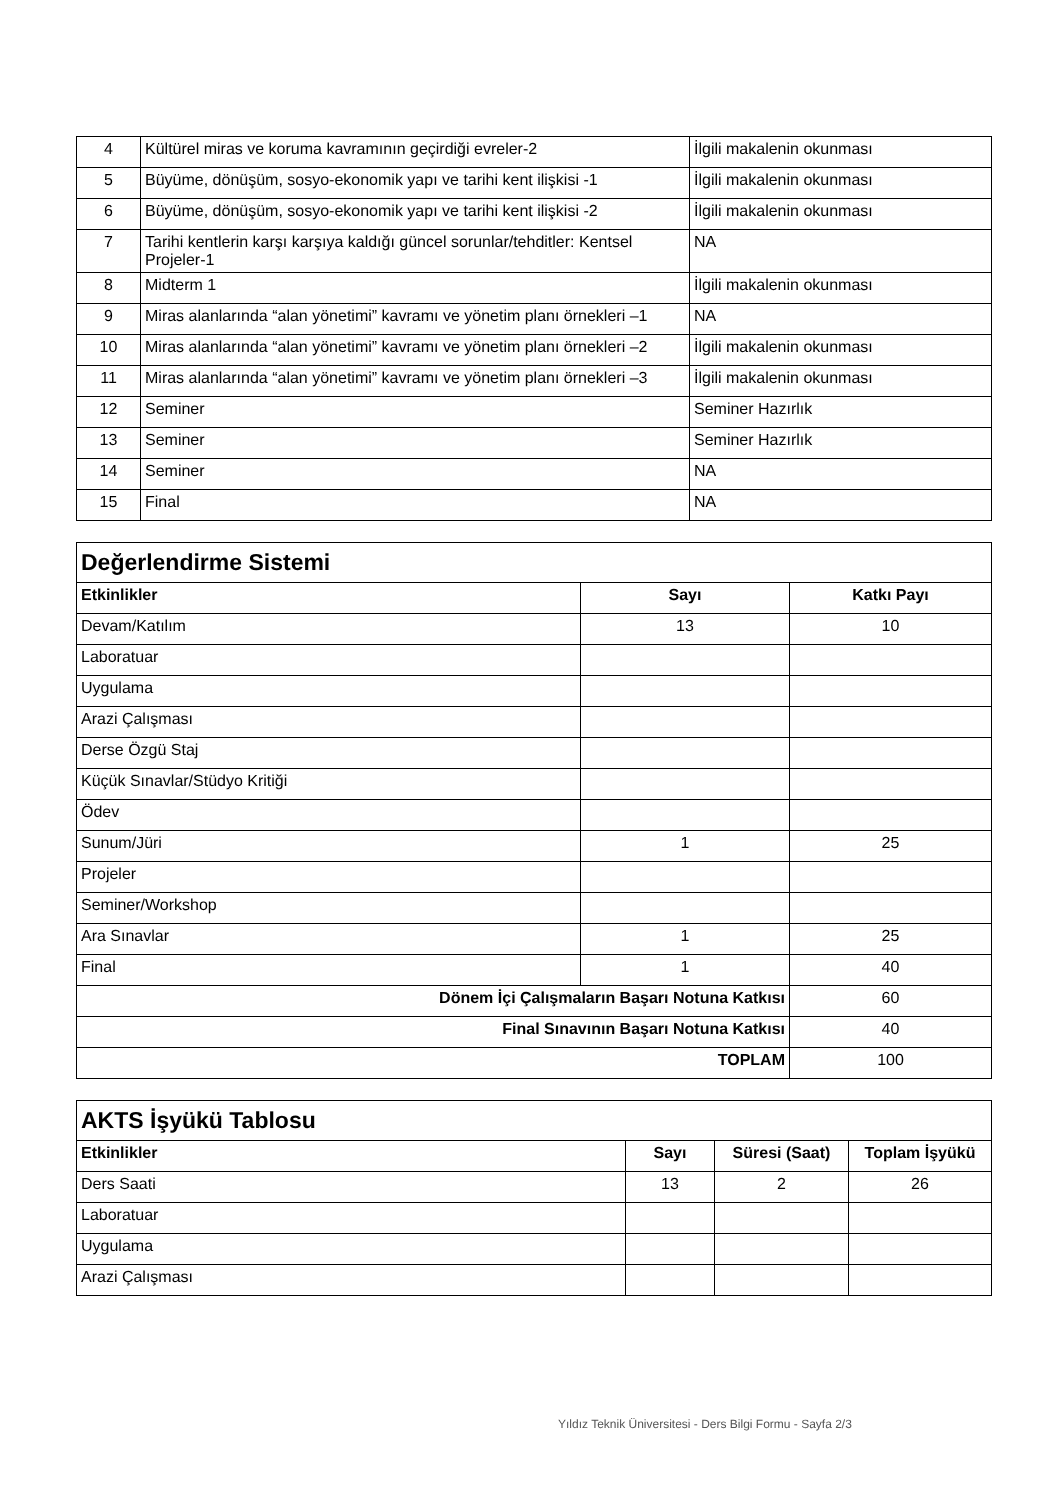| 4 | Kültürel miras ve koruma kavramının geçirdiği evreler-2 | İlgili makalenin okunması |
| 5 | Büyüme, dönüşüm, sosyo-ekonomik yapı ve tarihi kent ilişkisi -1 | İlgili makalenin okunması |
| 6 | Büyüme, dönüşüm, sosyo-ekonomik yapı ve tarihi kent ilişkisi -2 | İlgili makalenin okunması |
| 7 | Tarihi kentlerin karşı karşıya kaldığı güncel sorunlar/tehditler: Kentsel Projeler-1 | NA |
| 8 | Midterm 1 | İlgili makalenin okunması |
| 9 | Miras alanlarında “alan yönetimi” kavramı ve yönetim planı örnekleri –1 | NA |
| 10 | Miras alanlarında “alan yönetimi” kavramı ve yönetim planı örnekleri –2 | İlgili makalenin okunması |
| 11 | Miras alanlarında “alan yönetimi” kavramı ve yönetim planı örnekleri –3 | İlgili makalenin okunması |
| 12 | Seminer | Seminer Hazırlık |
| 13 | Seminer | Seminer Hazırlık |
| 14 | Seminer | NA |
| 15 | Final | NA |
| Değerlendirme Sistemi | | |
| Etkinlikler | Sayı | Katkı Payı |
| Devam/Katılım | 13 | 10 |
| Laboratuar | | |
| Uygulama | | |
| Arazi Çalışması | | |
| Derse Özgü Staj | | |
| Küçük Sınavlar/Stüdyo Kritiği | | |
| Ödev | | |
| Sunum/Jüri | 1 | 25 |
| Projeler | | |
| Seminer/Workshop | | |
| Ara Sınavlar | 1 | 25 |
| Final | 1 | 40 |
| Dönem İçi Çalışmaların Başarı Notuna Katkısı | | 60 |
| Final Sınavının Başarı Notuna Katkısı | | 40 |
| TOPLAM | | 100 |
| AKTS İşyükü Tablosu | | | |
| Etkinlikler | Sayı | Süresi (Saat) | Toplam İşyükü |
| Ders Saati | 13 | 2 | 26 |
| Laboratuar | | | |
| Uygulama | | | |
| Arazi Çalışması | | | |
Yıldız Teknik Üniversitesi - Ders Bilgi Formu - Sayfa 2/3